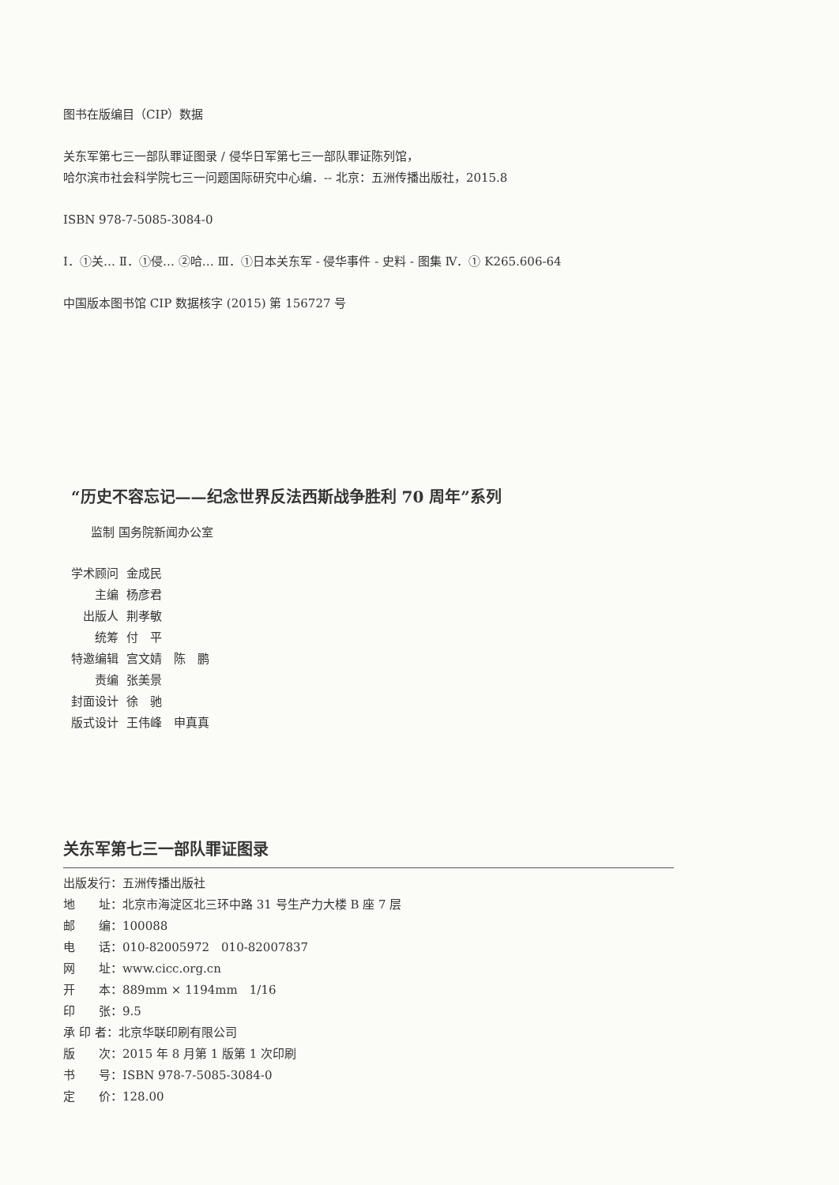图书在版编目（CIP）数据
关东军第七三一部队罪证图录 / 侵华日军第七三一部队罪证陈列馆，
哈尔滨市社会科学院七三一问题国际研究中心编．-- 北京：五洲传播出版社，2015.8
ISBN 978-7-5085-3084-0
Ⅰ．①关… Ⅱ．①侵… ②哈… Ⅲ．①日本关东军 - 侵华事件 - 史料 - 图集 Ⅳ．① K265.606-64
中国版本图书馆 CIP 数据核字 (2015) 第 156727 号
“历史不容忘记——纪念世界反法西斯战争胜利 70 周年”系列
监制 国务院新闻办公室
学术顾问 金成民
主编 杨彦君
出版人 荆孝敏
统筹 付　平
特邀编辑 宫文婧　陈　鹏
责编 张美景
封面设计 徐　驰
版式设计 王伟峰　申真真
关东军第七三一部队罪证图录
出版发行：五洲传播出版社
地　　址：北京市海淀区北三环中路 31 号生产力大楼 B 座 7 层
邮　　编：100088
电　　话：010-82005972　010-82007837
网　　址：www.cicc.org.cn
开　　本：889mm × 1194mm　1/16
印　　张：9.5
承 印 者：北京华联印刷有限公司
版　　次：2015 年 8 月第 1 版第 1 次印刷
书　　号：ISBN 978-7-5085-3084-0
定　　价：128.00